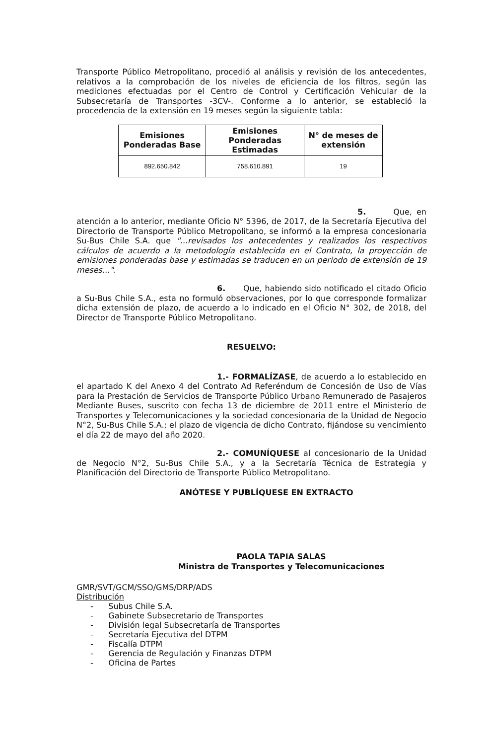Transporte Público Metropolitano, procedió al análisis y revisión de los antecedentes, relativos a la comprobación de los niveles de eficiencia de los filtros, según las mediciones efectuadas por el Centro de Control y Certificación Vehicular de la Subsecretaría de Transportes -3CV-. Conforme a lo anterior, se estableció la procedencia de la extensión en 19 meses según la siguiente tabla:
| Emisiones Ponderadas Base | Emisiones Ponderadas Estimadas | N° de meses de extensión |
| --- | --- | --- |
| 892.650.842 | 758.610.891 | 19 |
5. Que, en atención a lo anterior, mediante Oficio N° 5396, de 2017, de la Secretaría Ejecutiva del Directorio de Transporte Público Metropolitano, se informó a la empresa concesionaria Su-Bus Chile S.A. que "...revisados los antecedentes y realizados los respectivos cálculos de acuerdo a la metodología establecida en el Contrato, la proyección de emisiones ponderadas base y estimadas se traducen en un periodo de extensión de 19 meses...".
6. Que, habiendo sido notificado el citado Oficio a Su-Bus Chile S.A., esta no formuló observaciones, por lo que corresponde formalizar dicha extensión de plazo, de acuerdo a lo indicado en el Oficio N° 302, de 2018, del Director de Transporte Público Metropolitano.
RESUELVO:
1.- FORMALÍZASE, de acuerdo a lo establecido en el apartado K del Anexo 4 del Contrato Ad Referéndum de Concesión de Uso de Vías para la Prestación de Servicios de Transporte Público Urbano Remunerado de Pasajeros Mediante Buses, suscrito con fecha 13 de diciembre de 2011 entre el Ministerio de Transportes y Telecomunicaciones y la sociedad concesionaria de la Unidad de Negocio N°2, Su-Bus Chile S.A.; el plazo de vigencia de dicho Contrato, fijándose su vencimiento el día 22 de mayo del año 2020.
2.- COMUNÍQUESE al concesionario de la Unidad de Negocio N°2, Su-Bus Chile S.A., y a la Secretaría Técnica de Estrategia y Planificación del Directorio de Transporte Público Metropolitano.
ANÓTESE Y PUBLÍQUESE EN EXTRACTO
PAOLA TAPIA SALAS
Ministra de Transportes y Telecomunicaciones
GMR/SVT/GCM/SSO/GMS/DRP/ADS
Distribución
- Subus Chile S.A.
- Gabinete Subsecretario de Transportes
- División legal Subsecretaría de Transportes
- Secretaría Ejecutiva del DTPM
- Fiscalía DTPM
- Gerencia de Regulación y Finanzas DTPM
- Oficina de Partes